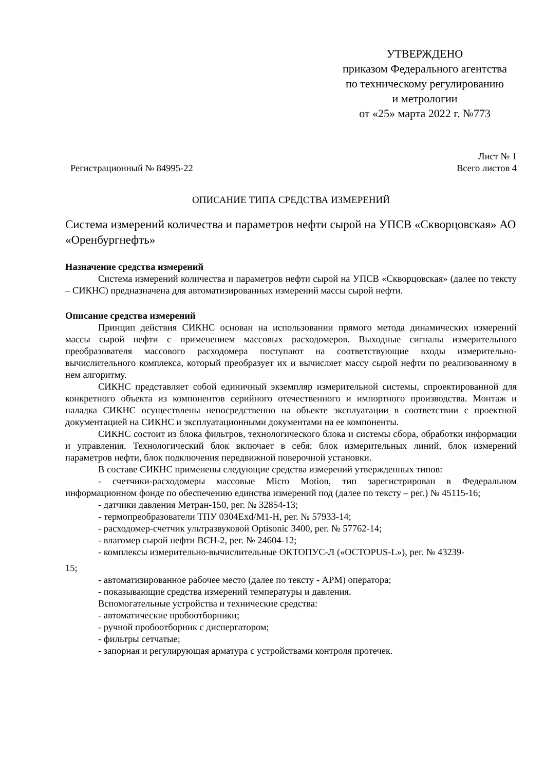УТВЕРЖДЕНО
приказом Федерального агентства
по техническому регулированию
и метрологии
от «25» марта 2022 г. №773
Регистрационный № 84995-22 Лист № 1
Всего листов 4
ОПИСАНИЕ ТИПА СРЕДСТВА ИЗМЕРЕНИЙ
Система измерений количества и параметров нефти сырой на УПСВ «Скворцовская» АО «Оренбургнефть»
Назначение средства измерений
Система измерений количества и параметров нефти сырой на УПСВ «Скворцовская» (далее по тексту – СИКНС) предназначена для автоматизированных измерений массы сырой нефти.
Описание средства измерений
Принцип действия СИКНС основан на использовании прямого метода динамических измерений массы сырой нефти с применением массовых расходомеров. Выходные сигналы измерительного преобразователя массового расходомера поступают на соответствующие входы измерительно-вычислительного комплекса, который преобразует их и вычисляет массу сырой нефти по реализованному в нем алгоритму.
СИКНС представляет собой единичный экземпляр измерительной системы, спроектированной для конкретного объекта из компонентов серийного отечественного и импортного производства. Монтаж и наладка СИКНС осуществлены непосредственно на объекте эксплуатации в соответствии с проектной документацией на СИКНС и эксплуатационными документами на ее компоненты.
СИКНС состоит из блока фильтров, технологического блока и системы сбора, обработки информации и управления. Технологический блок включает в себя: блок измерительных линий, блок измерений параметров нефти, блок подключения передвижной поверочной установки.
В составе СИКНС применены следующие средства измерений утвержденных типов:
- счетчики-расходомеры массовые Micro Motion, тип зарегистрирован в Федеральном информационном фонде по обеспечению единства измерений под (далее по тексту – рег.) № 45115-16;
- датчики давления Метран-150, рег. № 32854-13;
- термопреобразователи ТПУ 0304Exd/М1-Н, рег. № 57933-14;
- расходомер-счетчик ультразвуковой Optisonic 3400, рег. № 57762-14;
- влагомер сырой нефти ВСН-2, рег. № 24604-12;
- комплексы измерительно-вычислительные ОКТОПУС-Л («OCTOPUS-L»), рег. № 43239-
15;
- автоматизированное рабочее место (далее по тексту - АРМ) оператора;
- показывающие средства измерений температуры и давления.
Вспомогательные устройства и технические средства:
- автоматические пробоотборники;
- ручной пробоотборник с диспергатором;
- фильтры сетчатые;
- запорная и регулирующая арматура с устройствами контроля протечек.